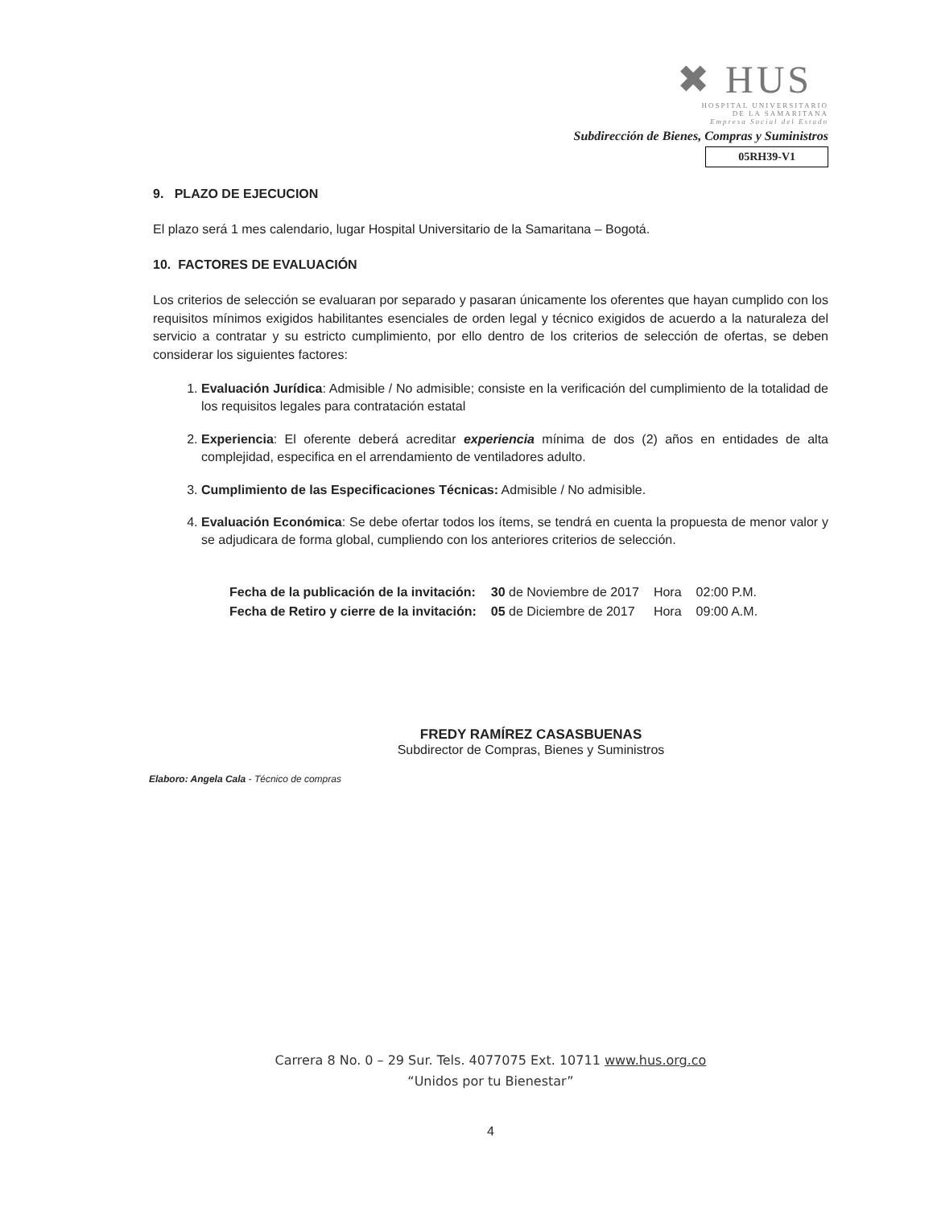✖ HUS
HOSPITAL UNIVERSITARIO
DE LA SAMARITANA
Empresa Social del Estado
Subdirección de Bienes, Compras y Suministros
05RH39-V1
9. PLAZO DE EJECUCION
El plazo será 1 mes calendario, lugar Hospital Universitario de la Samaritana – Bogotá.
10. FACTORES DE EVALUACIÓN
Los criterios de selección se evaluaran por separado y pasaran únicamente los oferentes que hayan cumplido con los requisitos mínimos exigidos habilitantes esenciales de orden legal y técnico exigidos de acuerdo a la naturaleza del servicio a contratar y su estricto cumplimiento, por ello dentro de los criterios de selección de ofertas, se deben considerar los siguientes factores:
1. Evaluación Jurídica: Admisible / No admisible; consiste en la verificación del cumplimiento de la totalidad de los requisitos legales para contratación estatal
2. Experiencia: El oferente deberá acreditar experiencia mínima de dos (2) años en entidades de alta complejidad, especifica en el arrendamiento de ventiladores adulto.
3. Cumplimiento de las Especificaciones Técnicas: Admisible / No admisible.
4. Evaluación Económica: Se debe ofertar todos los ítems, se tendrá en cuenta la propuesta de menor valor y se adjudicara de forma global, cumpliendo con los anteriores criterios de selección.
| Fecha de la publicación de la invitación: | 30 de Noviembre de 2017 | Hora | 02:00 P.M. |
| Fecha de Retiro y cierre de la invitación: | 05 de Diciembre de 2017 | Hora | 09:00 A.M. |
FREDY RAMÍREZ CASASBUENAS
Subdirector de Compras, Bienes y Suministros
Elaboro: Angela Cala - Técnico de compras
Carrera 8 No. 0 – 29 Sur. Tels. 4077075 Ext. 10711 www.hus.org.co
“Unidos por tu Bienestar”
4